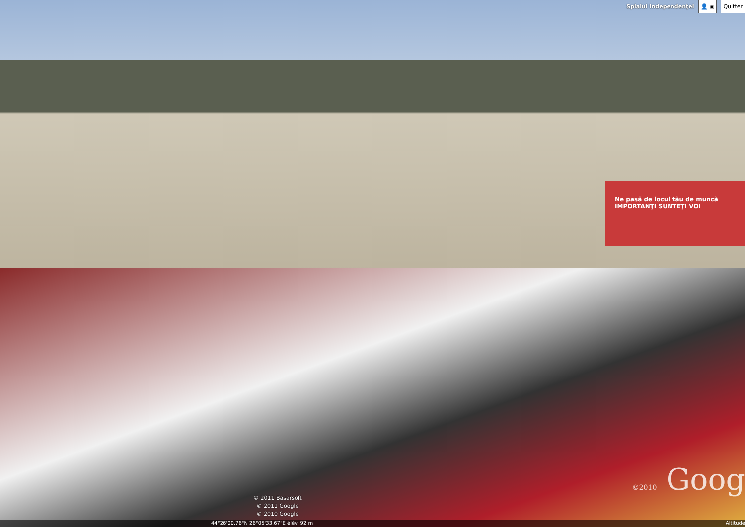Ne pasă de locul tău de muncă
IMPORTANŢI SUNTEŢI VOI
Splaiul Independenţei
👤 ▣ Quitter
©2010 Goog
© 2011 Basarsoft
© 2011 Google
© 2010 Google
44°26'00.76"N 26°05'33.67"E élév. 92 m Altitude